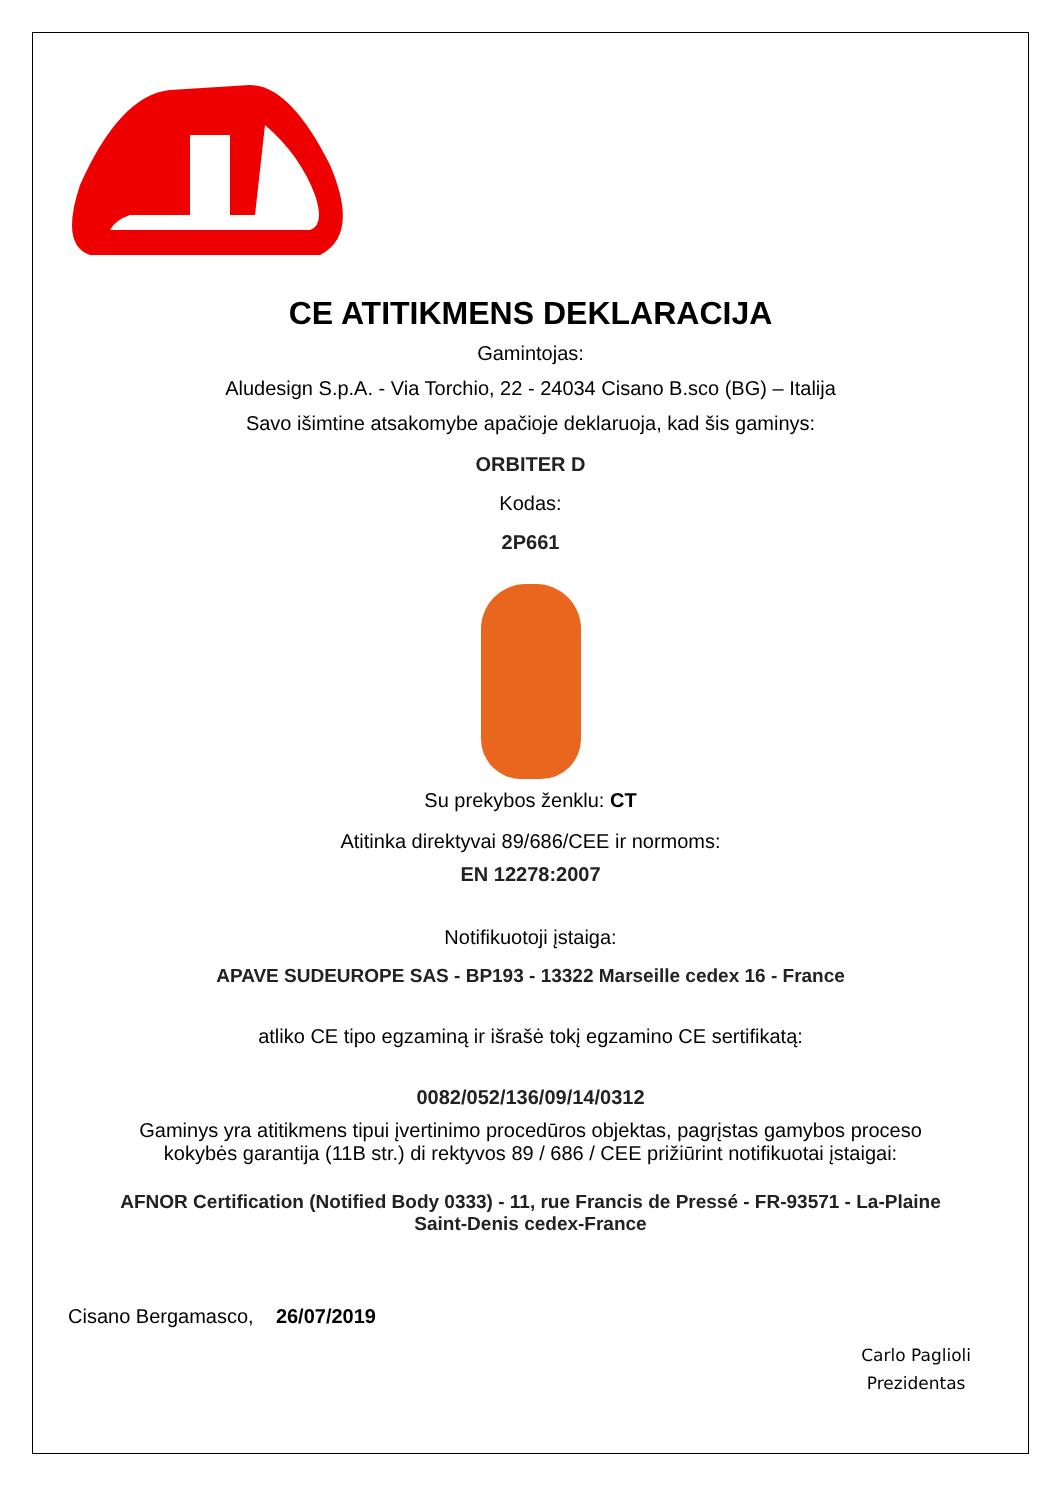CE ATITIKMENS DEKLARACIJA
Gamintojas:
Aludesign S.p.A. - Via Torchio, 22 - 24034 Cisano B.sco (BG) – Italija
Savo išimtine atsakomybe apačioje deklaruoja, kad šis gaminys:
ORBITER D
Kodas:
2P661
Su prekybos ženklu: CT
Atitinka direktyvai 89/686/CEE ir normoms:
EN 12278:2007
Notifikuotoji įstaiga:
APAVE SUDEUROPE SAS - BP193 - 13322 Marseille cedex 16 - France
atliko CE tipo egzaminą ir išrašė tokį egzamino CE sertifikatą:
0082/052/136/09/14/0312
Gaminys yra atitikmens tipui įvertinimo procedūros objektas, pagrįstas gamybos proceso
kokybės garantija (11B str.) di rektyvos 89 / 686 / CEE prižiūrint notifikuotai įstaigai:
AFNOR Certification (Notified Body 0333) - 11, rue Francis de Pressé - FR-93571 - La-Plaine
Saint-Denis cedex-France
Cisano Bergamasco, 26/07/2019
Carlo Paglioli
Prezidentas